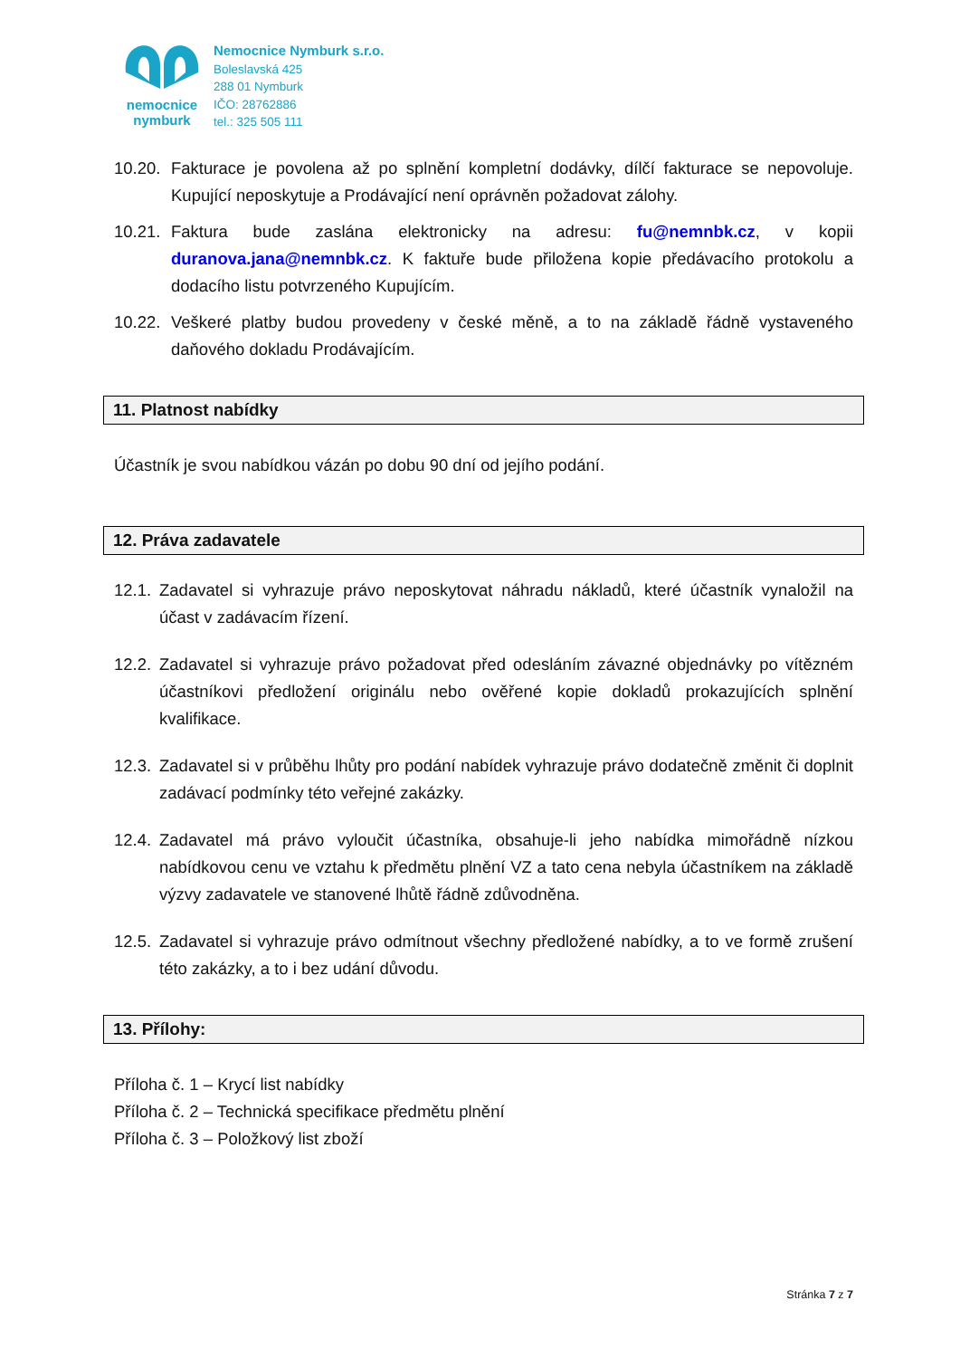nemocnice
nymburk
Nemocnice Nymburk s.r.o.
Boleslavská 425
288 01 Nymburk
IČO: 28762886
tel.: 325 505 111
10.20. Fakturace je povolena až po splnění kompletní dodávky, dílčí fakturace se nepovoluje. Kupující neposkytuje a Prodávající není oprávněn požadovat zálohy.
10.21. Faktura bude zaslána elektronicky na adresu: fu@nemnbk.cz, v kopii duranova.jana@nemnbk.cz. K faktuře bude přiložena kopie předávacího protokolu a dodacího listu potvrzeného Kupujícím.
10.22. Veškeré platby budou provedeny v české měně, a to na základě řádně vystaveného daňového dokladu Prodávajícím.
11. Platnost nabídky
Účastník je svou nabídkou vázán po dobu 90 dní od jejího podání.
12. Práva zadavatele
12.1. Zadavatel si vyhrazuje právo neposkytovat náhradu nákladů, které účastník vynaložil na účast v zadávacím řízení.
12.2. Zadavatel si vyhrazuje právo požadovat před odesláním závazné objednávky po vítězném účastníkovi předložení originálu nebo ověřené kopie dokladů prokazujících splnění kvalifikace.
12.3. Zadavatel si v průběhu lhůty pro podání nabídek vyhrazuje právo dodatečně změnit či doplnit zadávací podmínky této veřejné zakázky.
12.4. Zadavatel má právo vyloučit účastníka, obsahuje-li jeho nabídka mimořádně nízkou nabídkovou cenu ve vztahu k předmětu plnění VZ a tato cena nebyla účastníkem na základě výzvy zadavatele ve stanovené lhůtě řádně zdůvodněna.
12.5. Zadavatel si vyhrazuje právo odmítnout všechny předložené nabídky, a to ve formě zrušení této zakázky, a to i bez udání důvodu.
13. Přílohy:
Příloha č. 1 – Krycí list nabídky
Příloha č. 2 – Technická specifikace předmětu plnění
Příloha č. 3 – Položkový list zboží
Stránka 7 z 7